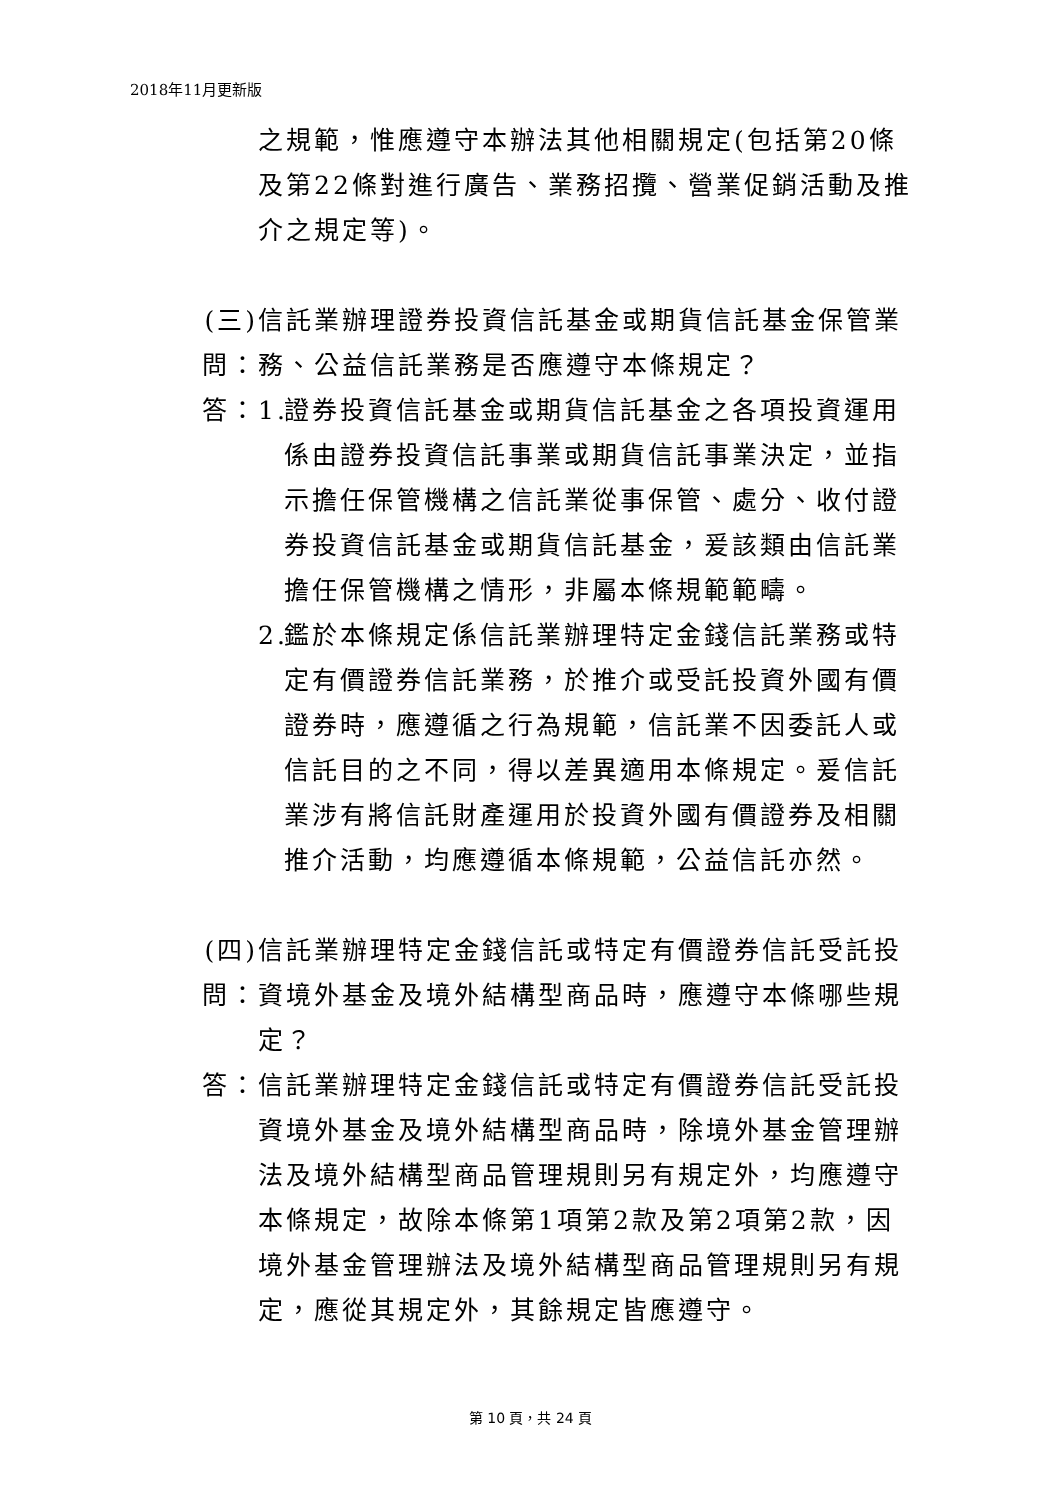2018年11月更新版
之規範，惟應遵守本辦法其他相關規定(包括第20條及第22條對進行廣告、業務招攬、營業促銷活動及推介之規定等)。
(三) 問：
信託業辦理證券投資信託基金或期貨信託基金保管業務、公益信託業務是否應遵守本條規定？
答： 1. 證券投資信託基金或期貨信託基金之各項投資運用係由證券投資信託事業或期貨信託事業決定，並指示擔任保管機構之信託業從事保管、處分、收付證券投資信託基金或期貨信託基金，爰該類由信託業擔任保管機構之情形，非屬本條規範範疇。
2. 鑑於本條規定係信託業辦理特定金錢信託業務或特定有價證券信託業務，於推介或受託投資外國有價證券時，應遵循之行為規範，信託業不因委託人或信託目的之不同，得以差異適用本條規定。爰信託業涉有將信託財產運用於投資外國有價證券及相關推介活動，均應遵循本條規範，公益信託亦然。
(四) 問：
信託業辦理特定金錢信託或特定有價證券信託受託投資境外基金及境外結構型商品時，應遵守本條哪些規定？
答： 信託業辦理特定金錢信託或特定有價證券信託受託投資境外基金及境外結構型商品時，除境外基金管理辦法及境外結構型商品管理規則另有規定外，均應遵守本條規定，故除本條第1項第2款及第2項第2款，因境外基金管理辦法及境外結構型商品管理規則另有規定，應從其規定外，其餘規定皆應遵守。
第 10 頁，共 24 頁